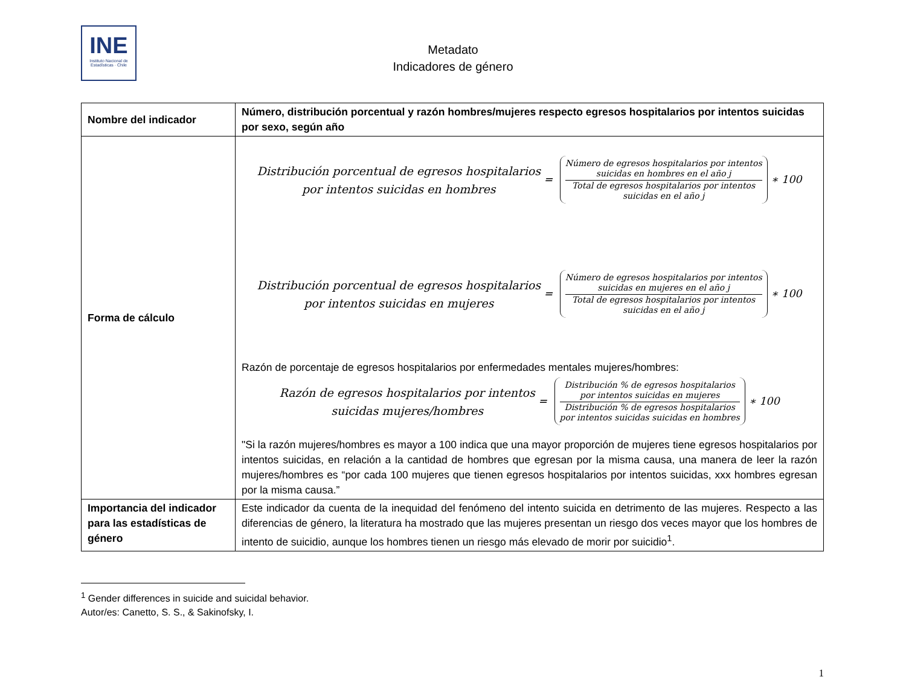INE Instituto Nacional de Estadísticas · Chile
Metadato
Indicadores de género
| Nombre del indicador | Número, distribución porcentual y razón hombres/mujeres respecto egresos hospitalarios por intentos suicidas por sexo, según año |
| Forma de cálculo | Distribución porcentual de egresos hospitalarios por intentos suicidas en hombres = Número de egresos hospitalarios por intentos suicidas en hombres en el año j Total de egresos hospitalarios por intentos suicidas en el año j ∗ 100 Distribución porcentual de egresos hospitalarios por intentos suicidas en mujeres = Número de egresos hospitalarios por intentos suicidas en mujeres en el año j Total de egresos hospitalarios por intentos suicidas en el año j ∗ 100 Razón de porcentaje de egresos hospitalarios por enfermedades mentales mujeres/hombres: Razón de egresos hospitalarios por intentos suicidas mujeres/hombres = Distribución % de egresos hospitalarios por intentos suicidas en mujeres Distribución % de egresos hospitalarios por intentos suicidas suicidas en hombres ∗ 100 "Si la razón mujeres/hombres es mayor a 100 indica que una mayor proporción de mujeres tiene egresos hospitalarios por intentos suicidas, en relación a la cantidad de hombres que egresan por la misma causa, una manera de leer la razón mujeres/hombres es “por cada 100 mujeres que tienen egresos hospitalarios por intentos suicidas, xxx hombres egresan por la misma causa.” |
| Importancia del indicador para las estadísticas de género | Este indicador da cuenta de la inequidad del fenómeno del intento suicida en detrimento de las mujeres. Respecto a las diferencias de género, la literatura ha mostrado que las mujeres presentan un riesgo dos veces mayor que los hombres de intento de suicidio, aunque los hombres tienen un riesgo más elevado de morir por suicidio<sup>1</sup>. |
<sup>1</sup> Gender differences in suicide and suicidal behavior.
Autor/es: Canetto, S. S., & Sakinofsky, I.
1